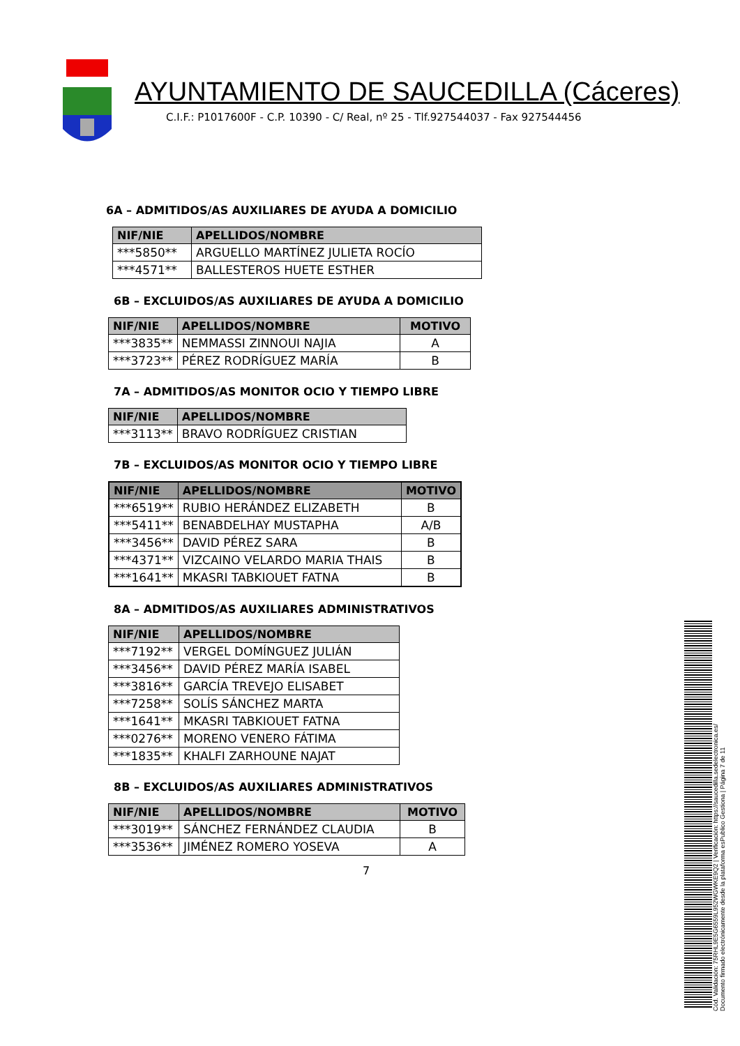AYUNTAMIENTO DE SAUCEDILLA (Cáceres)
C.I.F.: P1017600F - C.P. 10390 - C/ Real, nº 25 - Tlf.927544037 - Fax 927544456
6A – ADMITIDOS/AS AUXILIARES DE AYUDA A DOMICILIO
| NIF/NIE | APELLIDOS/NOMBRE |
| --- | --- |
| ***5850** | ARGUELLO MARTÍNEZ JULIETA ROCÍO |
| ***4571** | BALLESTEROS HUETE ESTHER |
6B – EXCLUIDOS/AS AUXILIARES DE AYUDA A DOMICILIO
| NIF/NIE | APELLIDOS/NOMBRE | MOTIVO |
| --- | --- | --- |
| ***3835** | NEMMASSI ZINNOUI NAJIA | A |
| ***3723** | PÉREZ RODRÍGUEZ MARÍA | B |
7A – ADMITIDOS/AS MONITOR OCIO Y TIEMPO LIBRE
| NIF/NIE | APELLIDOS/NOMBRE |
| --- | --- |
| ***3113** | BRAVO RODRÍGUEZ CRISTIAN |
7B – EXCLUIDOS/AS MONITOR OCIO Y TIEMPO LIBRE
| NIF/NIE | APELLIDOS/NOMBRE | MOTIVO |
| --- | --- | --- |
| ***6519** | RUBIO HERÁNDEZ ELIZABETH | B |
| ***5411** | BENABDELHAY MUSTAPHA | A/B |
| ***3456** | DAVID PÉREZ SARA | B |
| ***4371** | VIZCAINO VELARDO MARIA THAIS | B |
| ***1641** | MKASRI TABKIOUET FATNA | B |
8A – ADMITIDOS/AS AUXILIARES ADMINISTRATIVOS
| NIF/NIE | APELLIDOS/NOMBRE |
| --- | --- |
| ***7192** | VERGEL DOMÍNGUEZ JULIÁN |
| ***3456** | DAVID PÉREZ MARÍA ISABEL |
| ***3816** | GARCÍA TREVEJO ELISABET |
| ***7258** | SOLÍS SÁNCHEZ MARTA |
| ***1641** | MKASRI TABKIOUET FATNA |
| ***0276** | MORENO VENERO FÁTIMA |
| ***1835** | KHALFI ZARHOUNE NAJAT |
8B – EXCLUIDOS/AS AUXILIARES ADMINISTRATIVOS
| NIF/NIE | APELLIDOS/NOMBRE | MOTIVO |
| --- | --- | --- |
| ***3019** | SÁNCHEZ FERNÁNDEZ CLAUDIA | B |
| ***3536** | JIMÉNEZ ROMERO YOSEVA | A |
7
Cód. Validación: 75RHL9E5G6559L952WGWKE9Q2 | Verificación: https://saucedilla.sedelectronica.es/
Documento firmado electrónicamente desde la plataforma esPublico Gestiona | Página 7 de 11